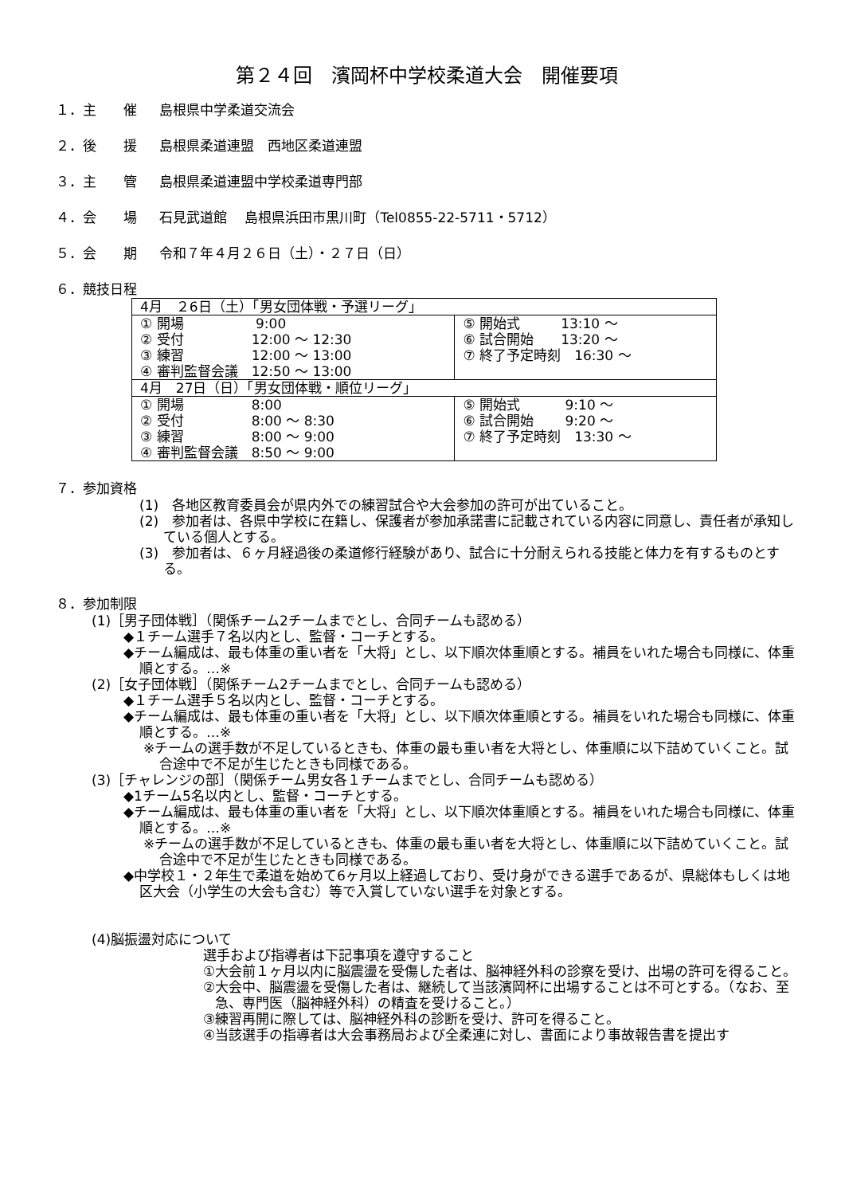第２４回　濱岡杯中学校柔道大会　開催要項
１．主　　催 島根県中学柔道交流会
２．後　　援 島根県柔道連盟　西地区柔道連盟
３．主　　管 島根県柔道連盟中学校柔道専門部
４．会　　場 石見武道館　 島根県浜田市黒川町（Tel0855-22-5711・5712）
５．会　　期 令和７年４月２６日（土）・２７日（日）
６．競技日程
| 4月 ２6日（土）「男女団体戦・予選リーグ」 | |
| ① 開場 9:00 ② 受付 12:00 ～ 12:30 ③ 練習 12:00 ～ 13:00 ④ 審判監督会議 12:50 ～ 13:00 | ⑤ 開始式 13:10 ～ ⑥ 試合開始 13:20 ～ ⑦ 終了予定時刻 16:30 ～ |
| 4月 27日（日）「男女団体戦・順位リーグ」 | |
| ① 開場 8:00 ② 受付 8:00 ～ 8:30 ③ 練習 8:00 ～ 9:00 ④ 審判監督会議 8:50 ～ 9:00 | ⑤ 開始式 9:10 ～ ⑥ 試合開始 9:20 ～ ⑦ 終了予定時刻 13:30 ～ |
７．参加資格
(1)　各地区教育委員会が県内外での練習試合や大会参加の許可が出ていること。
(2)　参加者は、各県中学校に在籍し、保護者が参加承諾書に記載されている内容に同意し、責任者が承知している個人とする。
(3)　参加者は、６ヶ月経過後の柔道修行経験があり、試合に十分耐えられる技能と体力を有するものとする。
８．参加制限
(1)［男子団体戦］（関係チーム2チームまでとし、合同チームも認める）
◆１チーム選手７名以内とし、監督・コーチとする。
◆チーム編成は、最も体重の重い者を「大将」とし、以下順次体重順とする。補員をいれた場合も同様に、体重順とする。…※
(2)［女子団体戦］（関係チーム2チームまでとし、合同チームも認める）
◆１チーム選手５名以内とし、監督・コーチとする。
◆チーム編成は、最も体重の重い者を「大将」とし、以下順次体重順とする。補員をいれた場合も同様に、体重順とする。…※
※チームの選手数が不足しているときも、体重の最も重い者を大将とし、体重順に以下詰めていくこと。試合途中で不足が生じたときも同様である。
(3)［チャレンジの部］（関係チーム男女各１チームまでとし、合同チームも認める）
◆1チーム5名以内とし、監督・コーチとする。
◆チーム編成は、最も体重の重い者を「大将」とし、以下順次体重順とする。補員をいれた場合も同様に、体重順とする。…※
※チームの選手数が不足しているときも、体重の最も重い者を大将とし、体重順に以下詰めていくこと。試合途中で不足が生じたときも同様である。
◆中学校１・２年生で柔道を始めて6ヶ月以上経過しており、受け身ができる選手であるが、県総体もしくは地区大会（小学生の大会も含む）等で入賞していない選手を対象とする。
(4)脳振盪対応について
選手および指導者は下記事項を遵守すること
①大会前１ヶ月以内に脳震盪を受傷した者は、脳神経外科の診察を受け、出場の許可を得ること。
②大会中、脳震盪を受傷した者は、継続して当該濱岡杯に出場することは不可とする。（なお、至急、専門医（脳神経外科）の精査を受けること。）
③練習再開に際しては、脳神経外科の診断を受け、許可を得ること。
④当該選手の指導者は大会事務局および全柔連に対し、書面により事故報告書を提出す